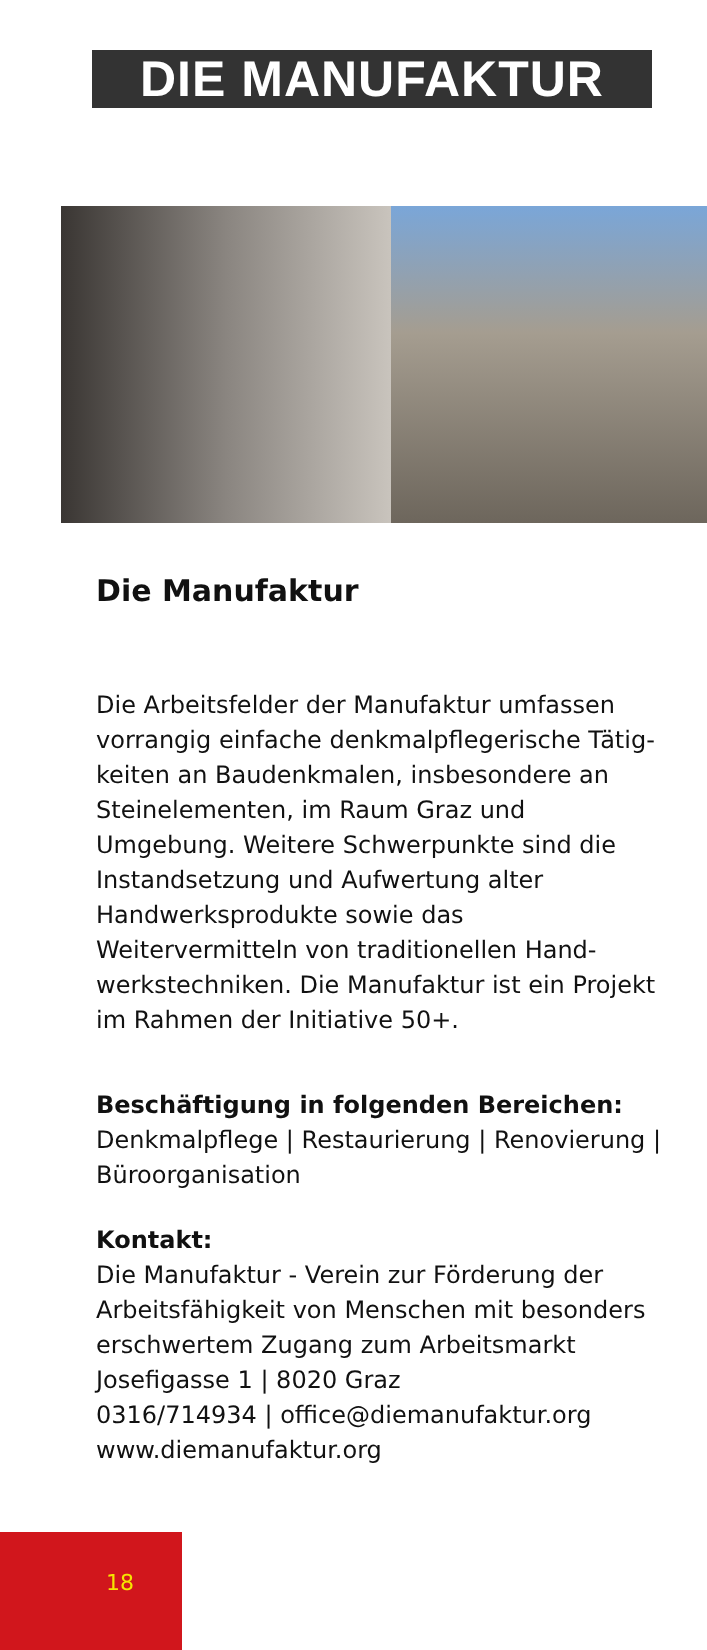DIE MANUFAKTUR
Die Manufaktur
Die Arbeitsfelder der Manufaktur umfassen vorrangig einfache denkmalpflegerische Tätig-keiten an Baudenkmalen, insbesondere an Steinelementen, im Raum Graz und Umgebung. Weitere Schwerpunkte sind die Instandsetzung und Aufwertung alter Handwerksprodukte sowie das Weitervermitteln von traditionellen Hand-werkstechniken. Die Manufaktur ist ein Projekt im Rahmen der Initiative 50+.
Beschäftigung in folgenden Bereichen:
Denkmalpflege | Restaurierung | Renovierung | Büroorganisation
Kontakt:
Die Manufaktur - Verein zur Förderung der Arbeitsfähigkeit von Menschen mit besonders erschwertem Zugang zum Arbeitsmarkt
Josefigasse 1 | 8020 Graz
0316/714934 | office@diemanufaktur.org
www.diemanufaktur.org
18